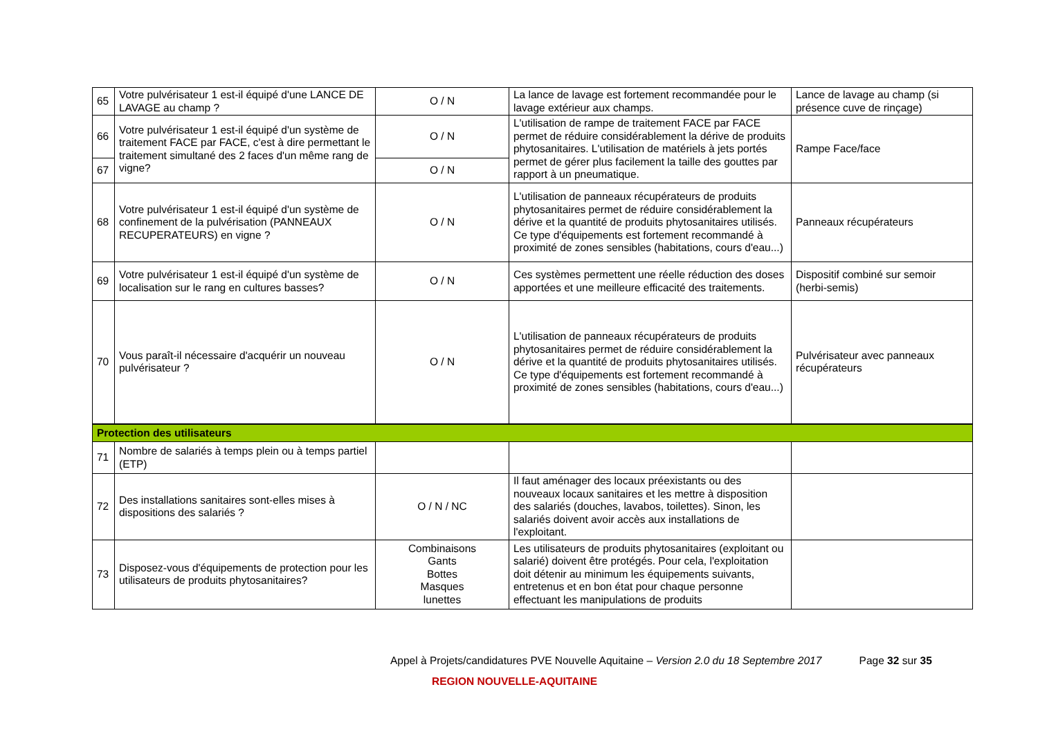| 65 | Votre pulvérisateur 1 est-il équipé d'une LANCE DE LAVAGE au champ ? | O / N | La lance de lavage est fortement recommandée pour le lavage extérieur aux champs. | Lance de lavage au champ (si présence cuve de rinçage) |
| 66 | Votre pulvérisateur 1 est-il équipé d'un système de traitement FACE par FACE, c'est à dire permettant le traitement simultané des 2 faces d'un même rang de vigne? | O / N | L'utilisation de rampe de traitement FACE par FACE permet de réduire considérablement la dérive de produits phytosanitaires. L'utilisation de matériels à jets portés permet de gérer plus facilement la taille des gouttes par rapport à un pneumatique. | Rampe Face/face |
| 67 | | O / N | | |
| 68 | Votre pulvérisateur 1 est-il équipé d'un système de confinement de la pulvérisation (PANNEAUX RECUPERATEURS) en vigne ? | O / N | L'utilisation de panneaux récupérateurs de produits phytosanitaires permet de réduire considérablement la dérive et la quantité de produits phytosanitaires utilisés. Ce type d'équipements est fortement recommandé à proximité de zones sensibles (habitations, cours d'eau...) | Panneaux récupérateurs |
| 69 | Votre pulvérisateur 1 est-il équipé d'un système de localisation sur le rang en cultures basses? | O / N | Ces systèmes permettent une réelle réduction des doses apportées et une meilleure efficacité des traitements. | Dispositif combiné sur semoir (herbi-semis) |
| 70 | Vous paraît-il nécessaire d'acquérir un nouveau pulvérisateur ? | O / N | L'utilisation de panneaux récupérateurs de produits phytosanitaires permet de réduire considérablement la dérive et la quantité de produits phytosanitaires utilisés. Ce type d'équipements est fortement recommandé à proximité de zones sensibles (habitations, cours d'eau...) | Pulvérisateur avec panneaux récupérateurs |
| Protection des utilisateurs | | | | |
| 71 | Nombre de salariés à temps plein ou à temps partiel (ETP) | | | |
| 72 | Des installations sanitaires sont-elles mises à dispositions des salariés ? | O / N / NC | Il faut aménager des locaux préexistants ou des nouveaux locaux sanitaires et les mettre à disposition des salariés (douches, lavabos, toilettes). Sinon, les salariés doivent avoir accès aux installations de l'exploitant. | |
| 73 | Disposez-vous d'équipements de protection pour les utilisateurs de produits phytosanitaires? | Combinaisons Gants Bottes Masques lunettes | Les utilisateurs de produits phytosanitaires (exploitant ou salarié) doivent être protégés. Pour cela, l'exploitation doit détenir au minimum les équipements suivants, entretenus et en bon état pour chaque personne effectuant les manipulations de produits | |
Appel à Projets/candidatures PVE Nouvelle Aquitaine – Version 2.0 du 18 Septembre 2017 Page 32 sur 35
REGION NOUVELLE-AQUITAINE